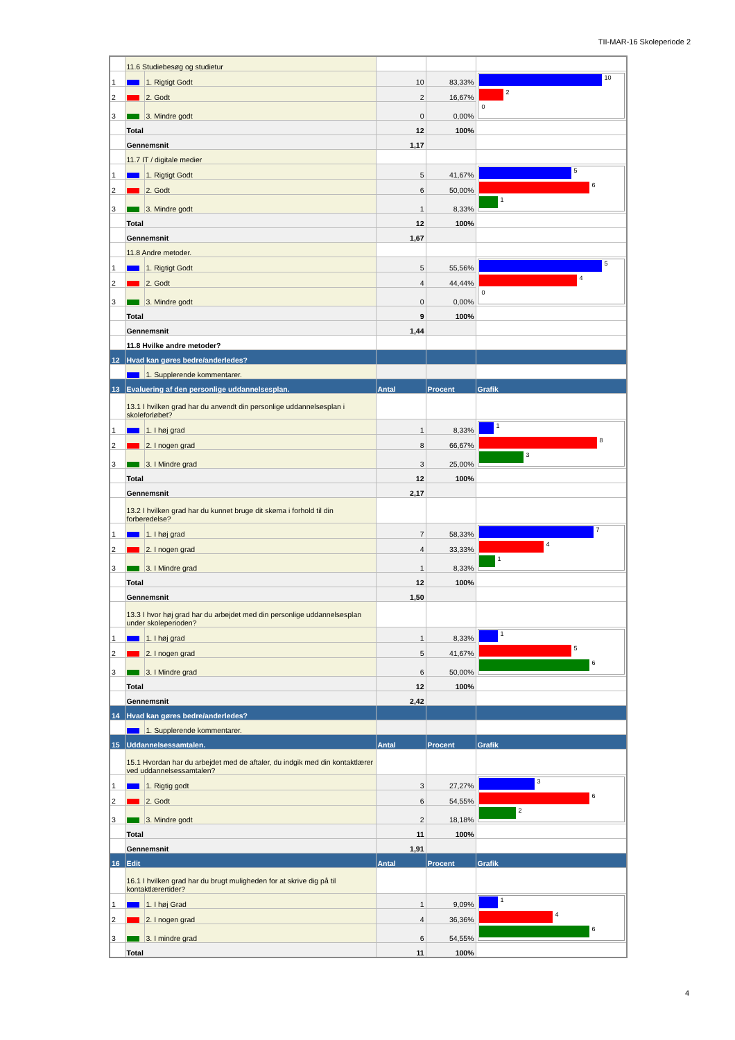TII-MAR-16 Skoleperiode 2
| | 11.6 Studiebesøg og studietur | | | | |
| 1 | | 1. Rigtigt Godt | 10 | 83,33% | 10 2 0 |
| 2 | | 2. Godt | 2 | 16,67% | |
| 3 | | 3. Mindre godt | 0 | 0,00% | |
| | Total | | 12 | 100% | |
| | Gennemsnit | | 1,17 | | |
| | 11.7 IT / digitale medier | | | | |
| 1 | | 1. Rigtigt Godt | 5 | 41,67% | 5 6 1 |
| 2 | | 2. Godt | 6 | 50,00% | |
| 3 | | 3. Mindre godt | 1 | 8,33% | |
| | Total | | 12 | 100% | |
| | Gennemsnit | | 1,67 | | |
| | 11.8 Andre metoder. | | | | |
| 1 | | 1. Rigtigt Godt | 5 | 55,56% | 5 4 0 |
| 2 | | 2. Godt | 4 | 44,44% | |
| 3 | | 3. Mindre godt | 0 | 0,00% | |
| | Total | | 9 | 100% | |
| | Gennemsnit | | 1,44 | | |
| | 11.8 Hvilke andre metoder? | | | | |
| 12 | Hvad kan gøres bedre/anderledes? | | | | |
| | | 1. Supplerende kommentarer. | | | |
| 13 | Evaluering af den personlige uddannelsesplan. | | Antal | Procent | Grafik |
| | 13.1 I hvilken grad har du anvendt din personlige uddannelsesplan i skoleforløbet? | | | | |
| 1 | | 1. I høj grad | 1 | 8,33% | 1 8 3 |
| 2 | | 2. I nogen grad | 8 | 66,67% | |
| 3 | | 3. I Mindre grad | 3 | 25,00% | |
| | Total | | 12 | 100% | |
| | Gennemsnit | | 2,17 | | |
| | 13.2 I hvilken grad har du kunnet bruge dit skema i forhold til din forberedelse? | | | | |
| 1 | | 1. I høj grad | 7 | 58,33% | 7 4 1 |
| 2 | | 2. I nogen grad | 4 | 33,33% | |
| 3 | | 3. I Mindre grad | 1 | 8,33% | |
| | Total | | 12 | 100% | |
| | Gennemsnit | | 1,50 | | |
| | 13.3 I hvor høj grad har du arbejdet med din personlige uddannelsesplan under skoleperioden? | | | | |
| 1 | | 1. I høj grad | 1 | 8,33% | 1 5 6 |
| 2 | | 2. I nogen grad | 5 | 41,67% | |
| 3 | | 3. I Mindre grad | 6 | 50,00% | |
| | Total | | 12 | 100% | |
| | Gennemsnit | | 2,42 | | |
| 14 | Hvad kan gøres bedre/anderledes? | | | | |
| | | 1. Supplerende kommentarer. | | | |
| 15 | Uddannelsessamtalen. | | Antal | Procent | Grafik |
| | 15.1 Hvordan har du arbejdet med de aftaler, du indgik med din kontaktlærer ved uddannelsessamtalen? | | | | |
| 1 | | 1. Rigtig godt | 3 | 27,27% | 3 6 2 |
| 2 | | 2. Godt | 6 | 54,55% | |
| 3 | | 3. Mindre godt | 2 | 18,18% | |
| | Total | | 11 | 100% | |
| | Gennemsnit | | 1,91 | | |
| 16 | Edit | | Antal | Procent | Grafik |
| | 16.1 I hvilken grad har du brugt muligheden for at skrive dig på til kontaktlærertider? | | | | |
| 1 | | 1. I høj Grad | 1 | 9,09% | 1 4 6 |
| 2 | | 2. I nogen grad | 4 | 36,36% | |
| 3 | | 3. I mindre grad | 6 | 54,55% | |
| | Total | | 11 | 100% | |
4